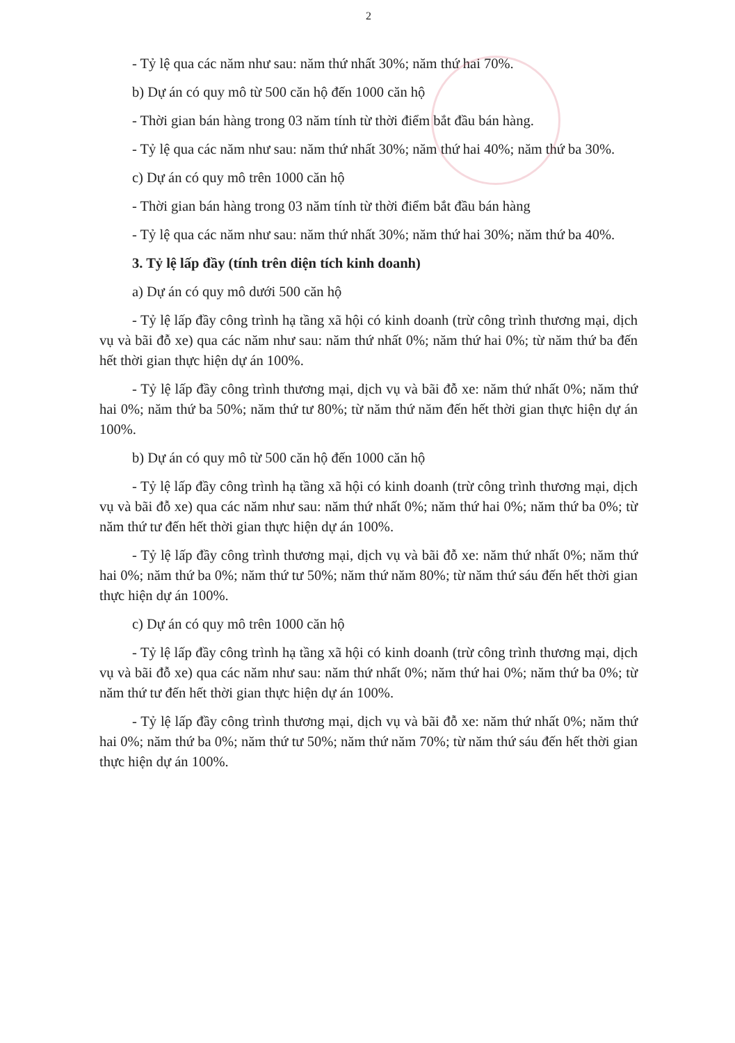2
- Tỷ lệ qua các năm như sau: năm thứ nhất 30%; năm thứ hai 70%.
b) Dự án có quy mô từ 500 căn hộ đến 1000 căn hộ
- Thời gian bán hàng trong 03 năm tính từ thời điểm bắt đầu bán hàng.
- Tỷ lệ qua các năm như sau: năm thứ nhất 30%; năm thứ hai 40%; năm thứ ba 30%.
c) Dự án có quy mô trên 1000 căn hộ
- Thời gian bán hàng trong 03 năm tính từ thời điểm bắt đầu bán hàng
- Tỷ lệ qua các năm như sau: năm thứ nhất 30%; năm thứ hai 30%; năm thứ ba 40%.
3. Tỷ lệ lấp đầy (tính trên diện tích kinh doanh)
a) Dự án có quy mô dưới 500 căn hộ
- Tỷ lệ lấp đầy công trình hạ tầng xã hội có kinh doanh (trừ công trình thương mại, dịch vụ và bãi đỗ xe) qua các năm như sau: năm thứ nhất 0%; năm thứ hai 0%; từ năm thứ ba đến hết thời gian thực hiện dự án 100%.
- Tỷ lệ lấp đầy công trình thương mại, dịch vụ và bãi đỗ xe: năm thứ nhất 0%; năm thứ hai 0%; năm thứ ba 50%; năm thứ tư 80%; từ năm thứ năm đến hết thời gian thực hiện dự án 100%.
b) Dự án có quy mô từ 500 căn hộ đến 1000 căn hộ
- Tỷ lệ lấp đầy công trình hạ tầng xã hội có kinh doanh (trừ công trình thương mại, dịch vụ và bãi đỗ xe) qua các năm như sau: năm thứ nhất 0%; năm thứ hai 0%; năm thứ ba 0%; từ năm thứ tư đến hết thời gian thực hiện dự án 100%.
- Tỷ lệ lấp đầy công trình thương mại, dịch vụ và bãi đỗ xe: năm thứ nhất 0%; năm thứ hai 0%; năm thứ ba 0%; năm thứ tư 50%; năm thứ năm 80%; từ năm thứ sáu đến hết thời gian thực hiện dự án 100%.
c) Dự án có quy mô trên 1000 căn hộ
- Tỷ lệ lấp đầy công trình hạ tầng xã hội có kinh doanh (trừ công trình thương mại, dịch vụ và bãi đỗ xe) qua các năm như sau: năm thứ nhất 0%; năm thứ hai 0%; năm thứ ba 0%; từ năm thứ tư đến hết thời gian thực hiện dự án 100%.
- Tỷ lệ lấp đầy công trình thương mại, dịch vụ và bãi đỗ xe: năm thứ nhất 0%; năm thứ hai 0%; năm thứ ba 0%; năm thứ tư 50%; năm thứ năm 70%; từ năm thứ sáu đến hết thời gian thực hiện dự án 100%.